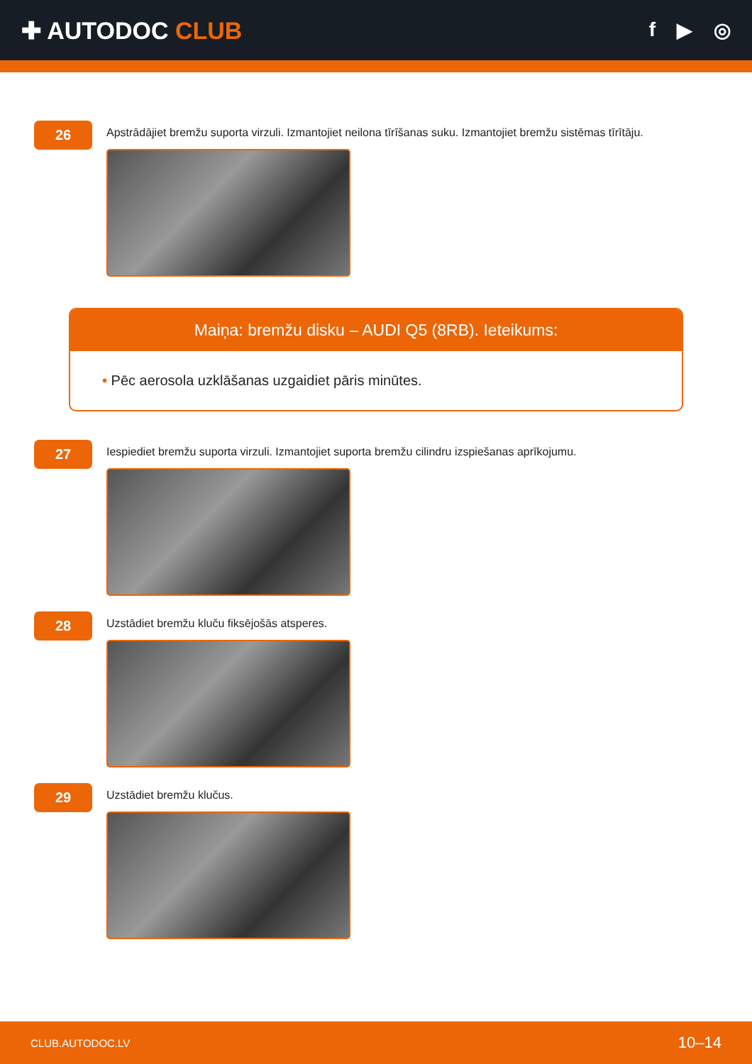✚ AUTODOC CLUB
f ▶ ◎
26
Apstrādājiet bremžu suporta virzuli. Izmantojiet neilona tīrīšanas suku. Izmantojiet bremžu sistēmas tīrītāju.
Maiņa: bremžu disku – AUDI Q5 (8RB). Ieteikums:
• Pēc aerosola uzklāšanas uzgaidiet pāris minūtes.
27
Iespiediet bremžu suporta virzuli. Izmantojiet suporta bremžu cilindru izspiešanas aprīkojumu.
28
Uzstādiet bremžu kluču fiksējošās atsperes.
29
Uzstādiet bremžu klučus.
CLUB.AUTODOC.LV 10–14